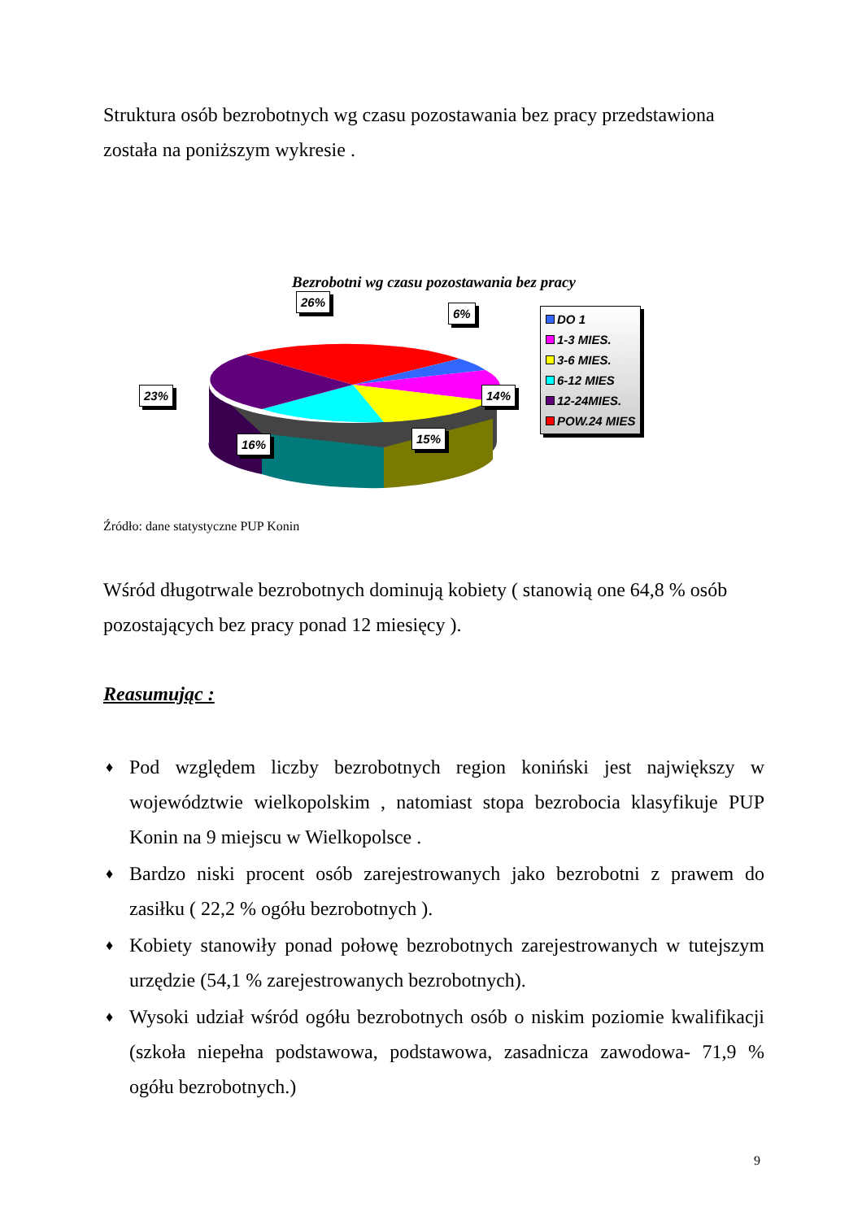Struktura osób bezrobotnych wg czasu pozostawania bez pracy przedstawiona została na poniższym wykresie .
Bezrobotni wg czasu pozostawania bez pracy
26%
6%
23% 14%
16% 15%
DO 1
1-3 MIES.
3-6 MIES.
6-12 MIES
12-24MIES.
POW.24 MIES
Źródło: dane statystyczne PUP Konin
Wśród długotrwale bezrobotnych dominują kobiety ( stanowią one 64,8 % osób pozostających bez pracy ponad 12 miesięcy ).
Reasumując :
♦ Pod względem liczby bezrobotnych region koniński jest największy w województwie wielkopolskim , natomiast stopa bezrobocia klasyfikuje PUP Konin na 9 miejscu w Wielkopolsce .
♦ Bardzo niski procent osób zarejestrowanych jako bezrobotni z prawem do zasiłku ( 22,2 % ogółu bezrobotnych ).
♦ Kobiety stanowiły ponad połowę bezrobotnych zarejestrowanych w tutejszym urzędzie (54,1 % zarejestrowanych bezrobotnych).
♦ Wysoki udział wśród ogółu bezrobotnych osób o niskim poziomie kwalifikacji (szkoła niepełna podstawowa, podstawowa, zasadnicza zawodowa- 71,9 % ogółu bezrobotnych.)
9